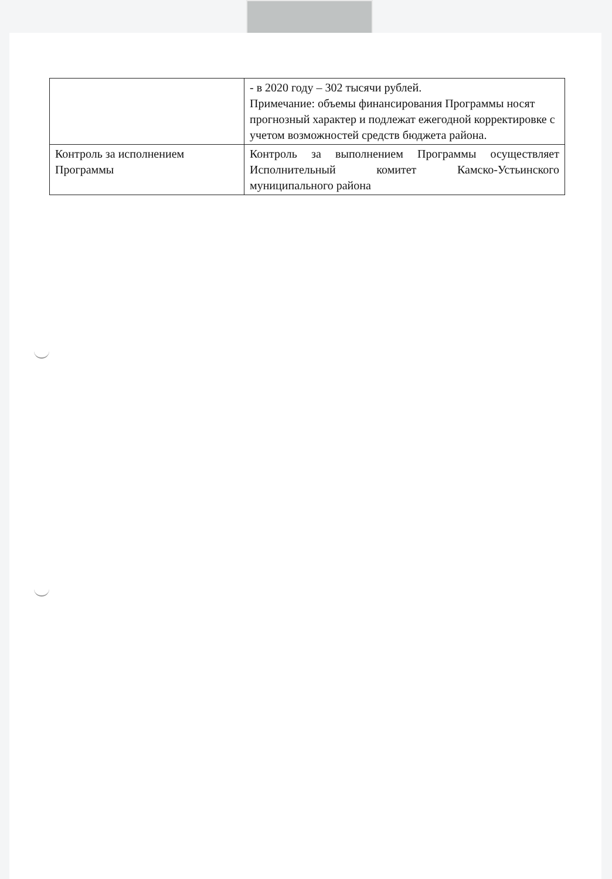| | - в 2020 году – 302 тысячи рублей. Примечание: объемы финансирования Программы носят прогнозный характер и подлежат ежегодной корректировке с учетом возможностей средств бюджета района. |
| Контроль за исполнением Программы | Контроль за выполнением Программы осуществляет Исполнительный комитет Камско-Устьинского муниципального района |